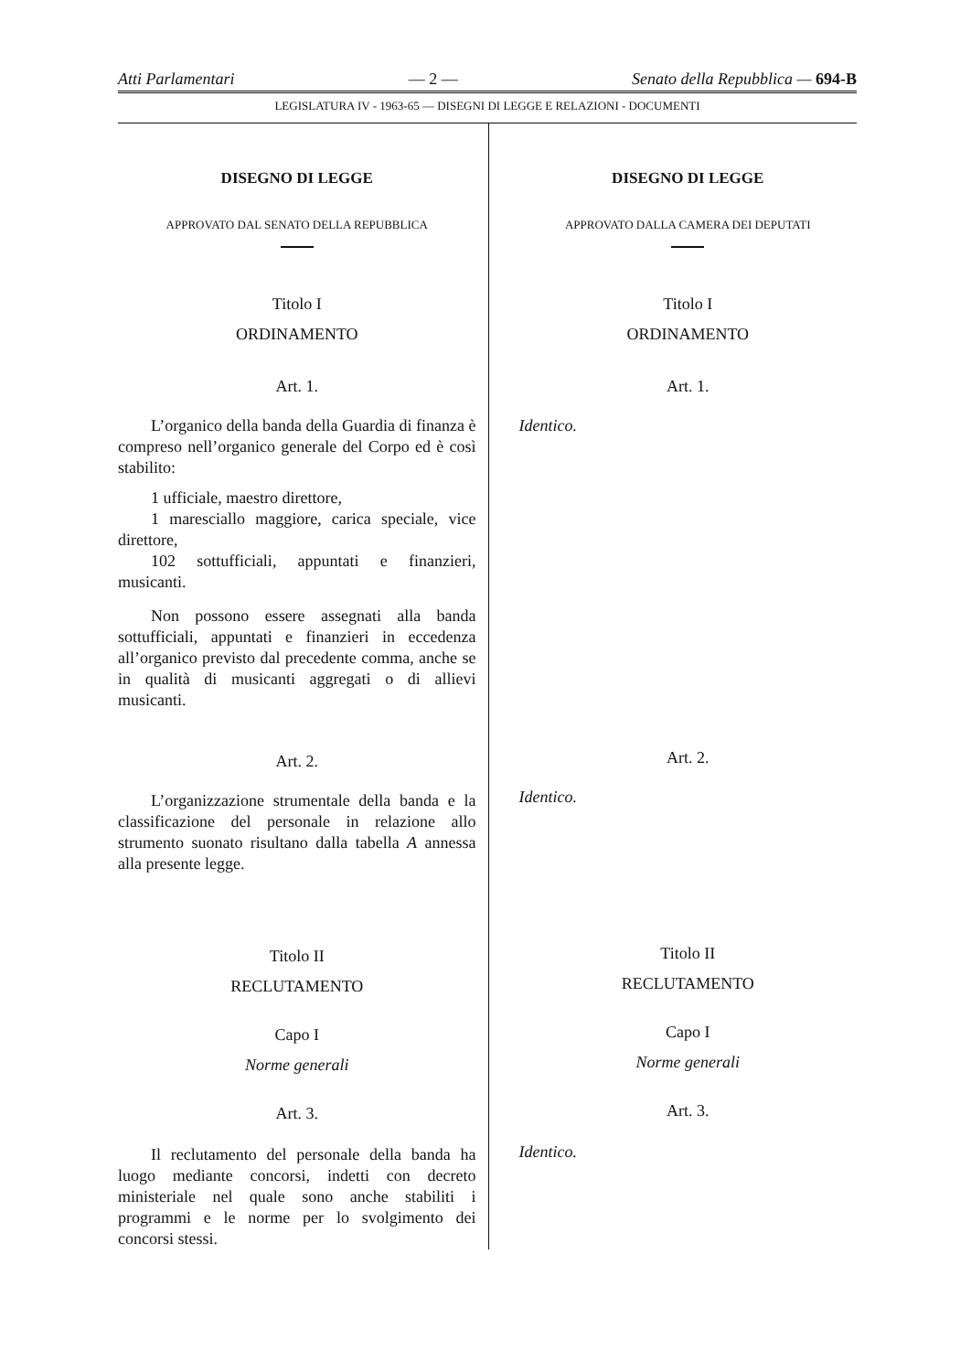Atti Parlamentari — 2 — Senato della Repubblica — 694-B
LEGISLATURA IV - 1963-65 — DISEGNI DI LEGGE E RELAZIONI - DOCUMENTI
DISEGNO DI LEGGE
APPROVATO DAL SENATO DELLA REPUBBLICA
Titolo I
ORDINAMENTO
Art. 1.
L’organico della banda della Guardia di finanza è compreso nell’organico generale del Corpo ed è così stabilito:
1 ufficiale, maestro direttore,
1 maresciallo maggiore, carica speciale, vice direttore,
102 sottufficiali, appuntati e finanzieri, musicanti.
Non possono essere assegnati alla banda sottufficiali, appuntati e finanzieri in eccedenza all’organico previsto dal precedente comma, anche se in qualità di musicanti aggregati o di allievi musicanti.
Art. 2.
L’organizzazione strumentale della banda e la classificazione del personale in relazione allo strumento suonato risultano dalla tabella A annessa alla presente legge.
Titolo II
RECLUTAMENTO
Capo I
Norme generali
Art. 3.
Il reclutamento del personale della banda ha luogo mediante concorsi, indetti con decreto ministeriale nel quale sono anche stabiliti i programmi e le norme per lo svolgimento dei concorsi stessi.
DISEGNO DI LEGGE
APPROVATO DALLA CAMERA DEI DEPUTATI
Titolo I
ORDINAMENTO
Art. 1.
Identico.
Art. 2.
Identico.
Titolo II
RECLUTAMENTO
Capo I
Norme generali
Art. 3.
Identico.